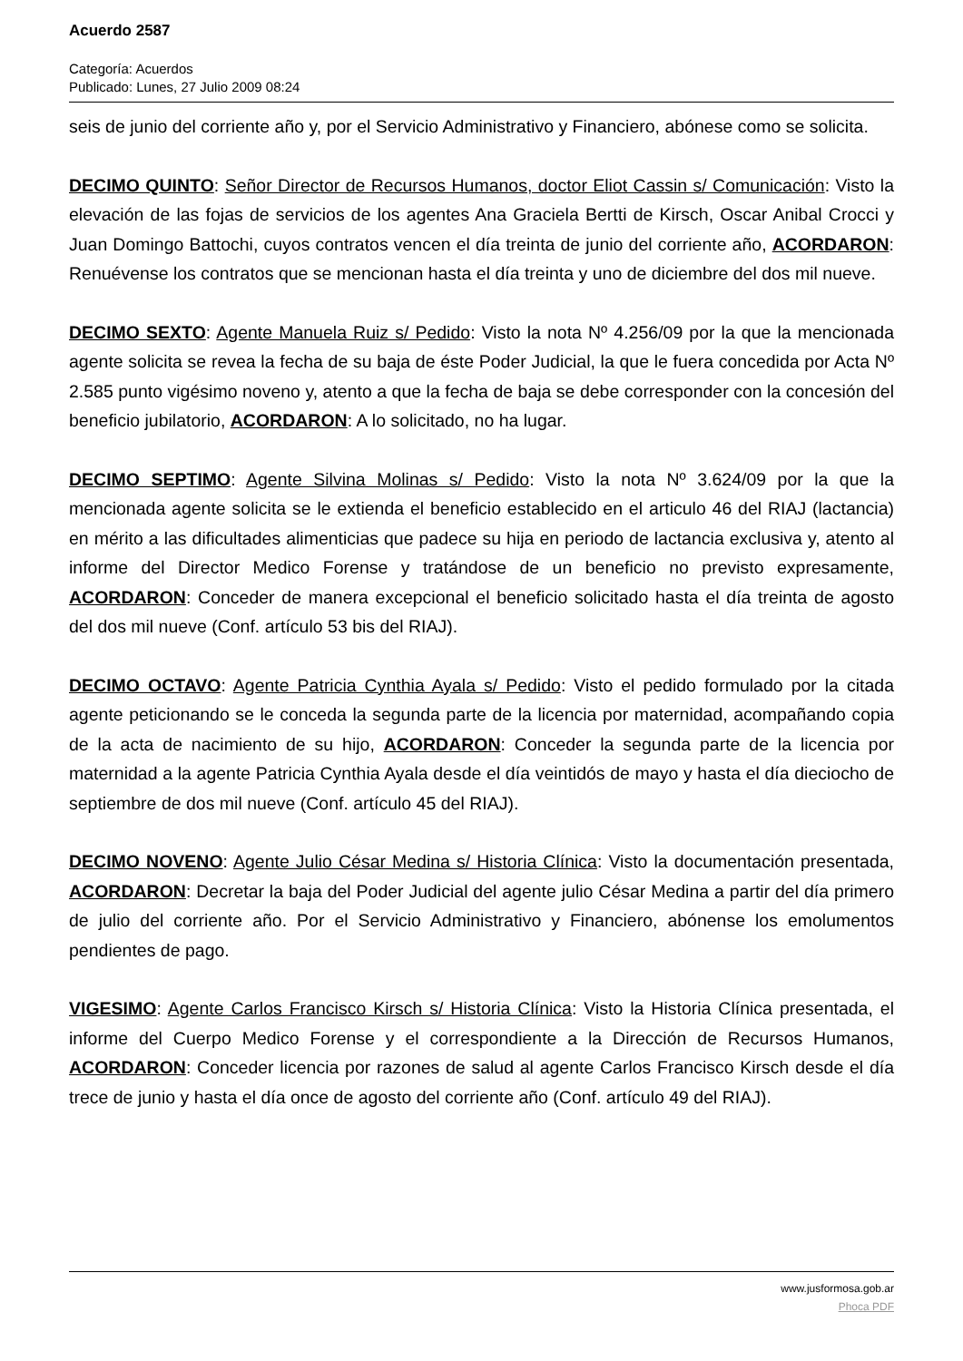Acuerdo 2587
Categoría: Acuerdos
Publicado: Lunes, 27 Julio 2009 08:24
seis de junio del corriente año y, por el Servicio Administrativo y Financiero, abónese como se solicita.
DECIMO QUINTO: Señor Director de Recursos Humanos, doctor Eliot Cassin s/ Comunicación: Visto la elevación de las fojas de servicios de los agentes Ana Graciela Bertti de Kirsch, Oscar Anibal Crocci y Juan Domingo Battochi, cuyos contratos vencen el día treinta de junio del corriente año, ACORDARON: Renuévense los contratos que se mencionan hasta el día treinta y uno de diciembre del dos mil nueve.
DECIMO SEXTO: Agente Manuela Ruiz s/ Pedido: Visto la nota Nº 4.256/09 por la que la mencionada agente solicita se revea la fecha de su baja de éste Poder Judicial, la que le fuera concedida por Acta Nº 2.585 punto vigésimo noveno y, atento a que la fecha de baja se debe corresponder con la concesión del beneficio jubilatorio, ACORDARON: A lo solicitado, no ha lugar.
DECIMO SEPTIMO: Agente Silvina Molinas s/ Pedido: Visto la nota Nº 3.624/09 por la que la mencionada agente solicita se le extienda el beneficio establecido en el articulo 46 del RIAJ (lactancia) en mérito a las dificultades alimenticias que padece su hija en periodo de lactancia exclusiva y, atento al informe del Director Medico Forense y tratándose de un beneficio no previsto expresamente, ACORDARON: Conceder de manera excepcional el beneficio solicitado hasta el día treinta de agosto del dos mil nueve (Conf. artículo 53 bis del RIAJ).
DECIMO OCTAVO: Agente Patricia Cynthia Ayala s/ Pedido: Visto el pedido formulado por la citada agente peticionando se le conceda la segunda parte de la licencia por maternidad, acompañando copia de la acta de nacimiento de su hijo, ACORDARON: Conceder la segunda parte de la licencia por maternidad a la agente Patricia Cynthia Ayala desde el día veintidós de mayo y hasta el día dieciocho de septiembre de dos mil nueve (Conf. artículo 45 del RIAJ).
DECIMO NOVENO: Agente Julio César Medina s/ Historia Clínica: Visto la documentación presentada, ACORDARON: Decretar la baja del Poder Judicial del agente julio César Medina a partir del día primero de julio del corriente año. Por el Servicio Administrativo y Financiero, abónense los emolumentos pendientes de pago.
VIGESIMO: Agente Carlos Francisco Kirsch s/ Historia Clínica: Visto la Historia Clínica presentada, el informe del Cuerpo Medico Forense y el correspondiente a la Dirección de Recursos Humanos, ACORDARON: Conceder licencia por razones de salud al agente Carlos Francisco Kirsch desde el día trece de junio y hasta el día once de agosto del corriente año (Conf. artículo 49 del RIAJ).
www.jusformosa.gob.ar
Phoca PDF